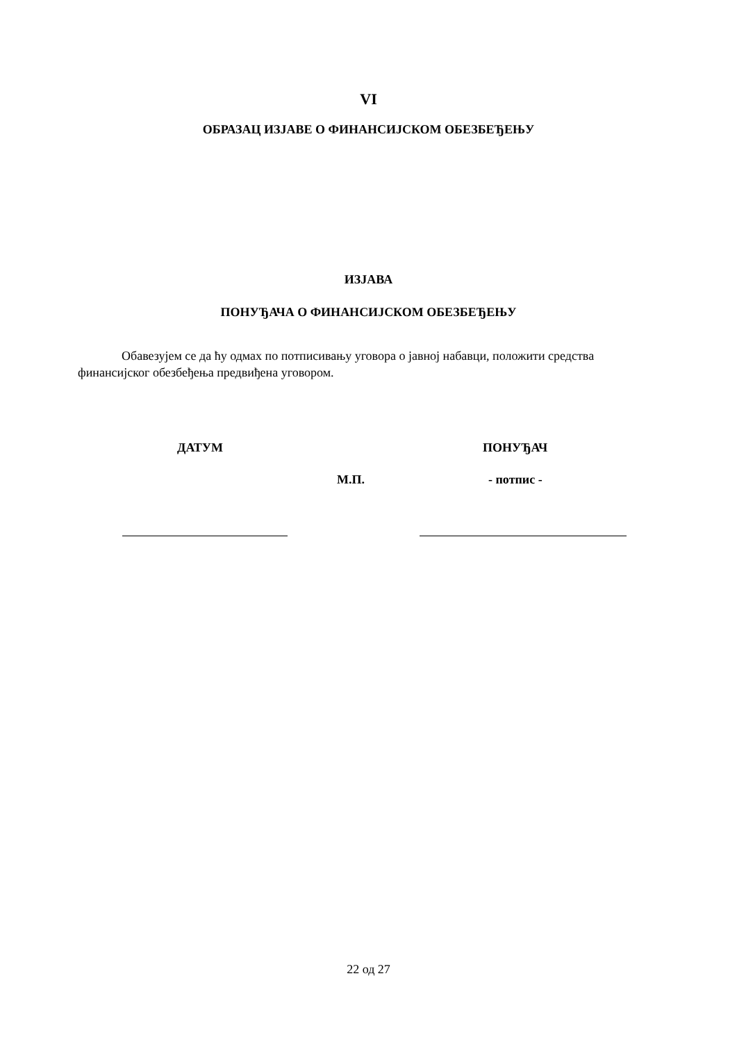VI
ОБРАЗАЦ ИЗЈАВЕ О ФИНАНСИЈСКОМ ОБЕЗБЕЂЕЊУ
ИЗЈАВА
ПОНУЂАЧА О ФИНАНСИЈСКОМ ОБЕЗБЕЂЕЊУ
Обавезујем се да ћу одмах по потписивању уговора о јавној набавци, положити средства финансијског обезбеђења предвиђена уговором.
ДАТУМ ПОНУЂАЧ
М.П. - потпис -
22 од 27